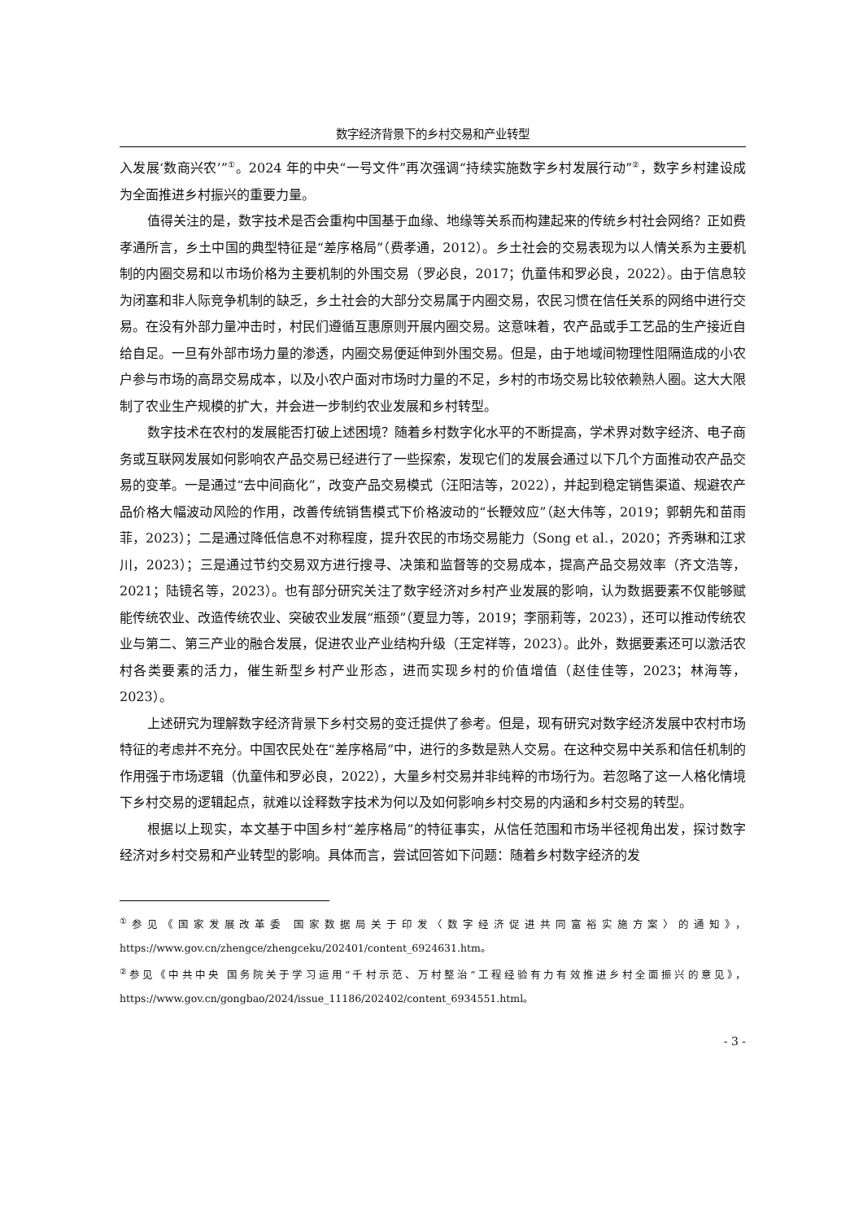数字经济背景下的乡村交易和产业转型
入发展‘数商兴农’”<sup>①</sup>。2024 年的中央“一号文件”再次强调“持续实施数字乡村发展行动”<sup>②</sup>，数字乡村建设成为全面推进乡村振兴的重要力量。
值得关注的是，数字技术是否会重构中国基于血缘、地缘等关系而构建起来的传统乡村社会网络？正如费孝通所言，乡土中国的典型特征是“差序格局”（费孝通，2012）。乡土社会的交易表现为以人情关系为主要机制的内圈交易和以市场价格为主要机制的外围交易（罗必良，2017；仇童伟和罗必良，2022）。由于信息较为闭塞和非人际竞争机制的缺乏，乡土社会的大部分交易属于内圈交易，农民习惯在信任关系的网络中进行交易。在没有外部力量冲击时，村民们遵循互惠原则开展内圈交易。这意味着，农产品或手工艺品的生产接近自给自足。一旦有外部市场力量的渗透，内圈交易便延伸到外围交易。但是，由于地域间物理性阻隔造成的小农户参与市场的高昂交易成本，以及小农户面对市场时力量的不足，乡村的市场交易比较依赖熟人圈。这大大限制了农业生产规模的扩大，并会进一步制约农业发展和乡村转型。
数字技术在农村的发展能否打破上述困境？随着乡村数字化水平的不断提高，学术界对数字经济、电子商务或互联网发展如何影响农产品交易已经进行了一些探索，发现它们的发展会通过以下几个方面推动农产品交易的变革。一是通过“去中间商化”，改变产品交易模式（汪阳洁等，2022），并起到稳定销售渠道、规避农产品价格大幅波动风险的作用，改善传统销售模式下价格波动的“长鞭效应”（赵大伟等，2019；郭朝先和苗雨菲，2023）；二是通过降低信息不对称程度，提升农民的市场交易能力（Song et al.，2020；齐秀琳和江求川，2023）；三是通过节约交易双方进行搜寻、决策和监督等的交易成本，提高产品交易效率（齐文浩等，2021；陆镜名等，2023）。也有部分研究关注了数字经济对乡村产业发展的影响，认为数据要素不仅能够赋能传统农业、改造传统农业、突破农业发展“瓶颈”（夏显力等，2019；李丽莉等，2023），还可以推动传统农业与第二、第三产业的融合发展，促进农业产业结构升级（王定祥等，2023）。此外，数据要素还可以激活农村各类要素的活力，催生新型乡村产业形态，进而实现乡村的价值增值（赵佳佳等，2023；林海等，2023）。
上述研究为理解数字经济背景下乡村交易的变迁提供了参考。但是，现有研究对数字经济发展中农村市场特征的考虑并不充分。中国农民处在“差序格局”中，进行的多数是熟人交易。在这种交易中关系和信任机制的作用强于市场逻辑（仇童伟和罗必良，2022），大量乡村交易并非纯粹的市场行为。若忽略了这一人格化情境下乡村交易的逻辑起点，就难以诠释数字技术为何以及如何影响乡村交易的内涵和乡村交易的转型。
根据以上现实，本文基于中国乡村“差序格局”的特征事实，从信任范围和市场半径视角出发，探讨数字经济对乡村交易和产业转型的影响。具体而言，尝试回答如下问题：随着乡村数字经济的发
<sup>①</sup>参见《国家发展改革委 国家数据局关于印发〈数字经济促进共同富裕实施方案〉的通知》，https://www.gov.cn/zhengce/zhengceku/202401/content_6924631.htm。
<sup>②</sup>参见《中共中央 国务院关于学习运用“千村示范、万村整治”工程经验有力有效推进乡村全面振兴的意见》，https://www.gov.cn/gongbao/2024/issue_11186/202402/content_6934551.html。
- 3 -